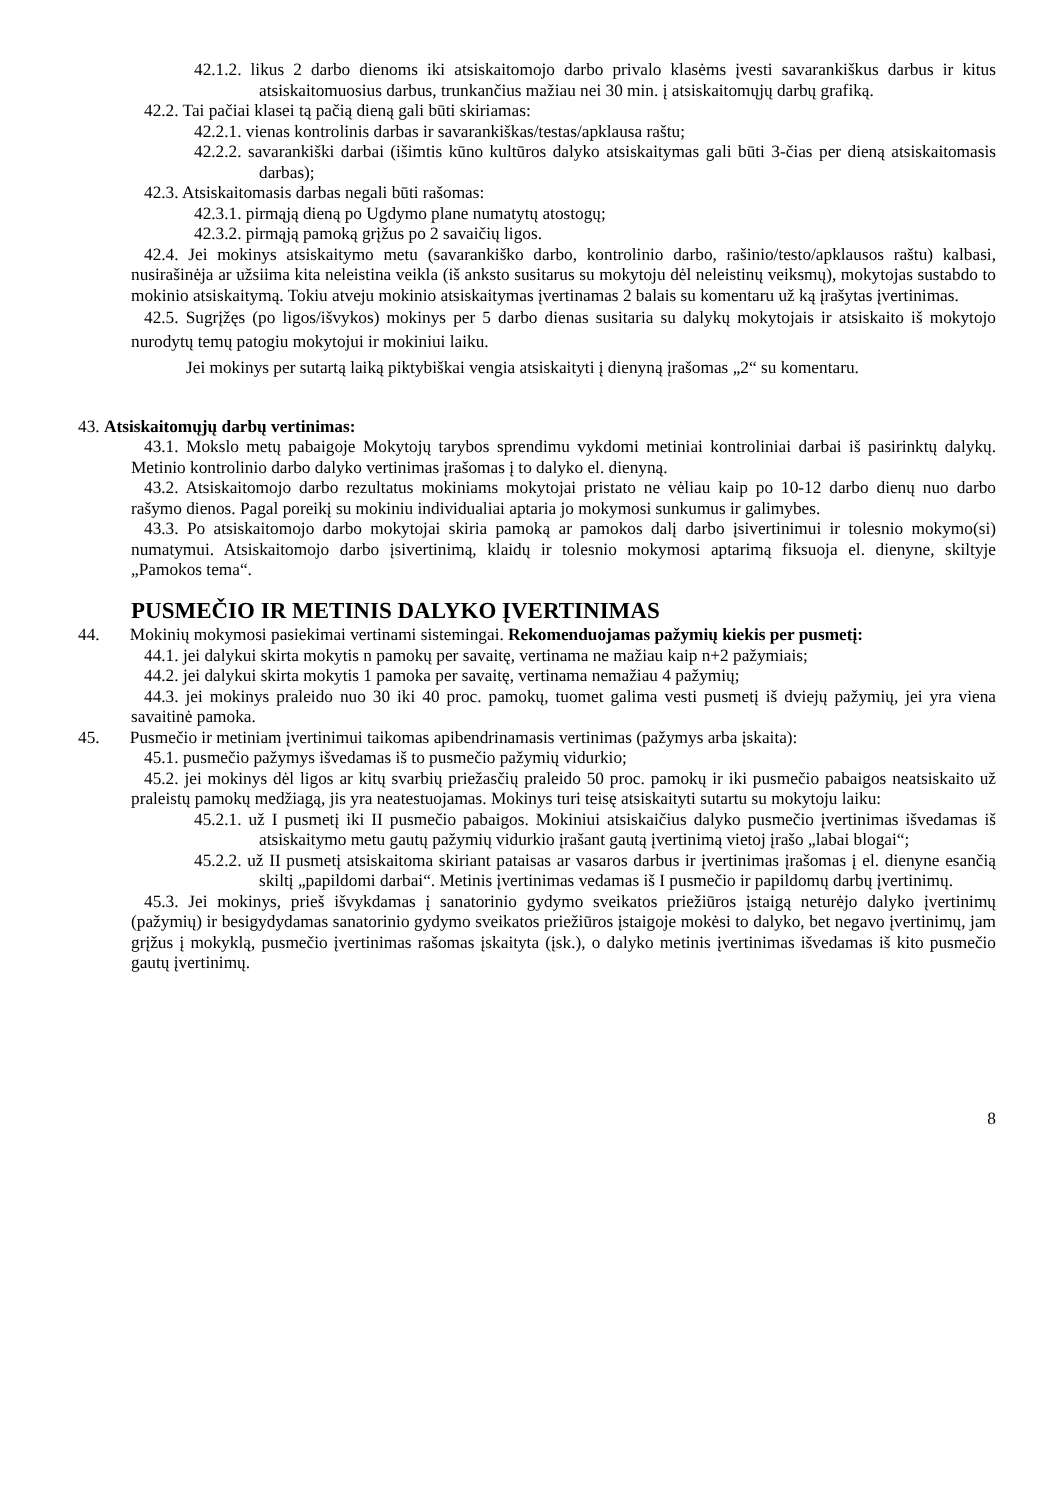42.1.2. likus 2 darbo dienoms iki atsiskaitomojo darbo privalo klasėms įvesti savarankiškus darbus ir kitus atsiskaitomuosius darbus, trunkančius mažiau nei 30 min. į atsiskaitomųjų darbų grafiką.
42.2. Tai pačiai klasei tą pačią dieną gali būti skiriamas:
42.2.1. vienas kontrolinis darbas ir savarankiškas/testas/apklausa raštu;
42.2.2. savarankiški darbai (išimtis kūno kultūros dalyko atsiskaitymas gali būti 3-čias per dieną atsiskaitomasis darbas);
42.3. Atsiskaitomasis darbas negali būti rašomas:
42.3.1. pirmąją dieną po Ugdymo plane numatytų atostogų;
42.3.2. pirmąją pamoką grįžus po 2 savaičių ligos.
42.4. Jei mokinys atsiskaitymo metu (savarankiško darbo, kontrolinio darbo, rašinio/testo/apklausos raštu) kalbasi, nusirašinėja ar užsiima kita neleistina veikla (iš anksto susitarus su mokytoju dėl neleistinų veiksmų), mokytojas sustabdo to mokinio atsiskaitymą. Tokiu atveju mokinio atsiskaitymas įvertinamas 2 balais su komentaru už ką įrašytas įvertinimas.
42.5. Sugrįžęs (po ligos/išvykos) mokinys per 5 darbo dienas susitaria su dalykų mokytojais ir atsiskaito iš mokytojo nurodytų temų patogiu mokytojui ir mokiniui laiku.
Jei mokinys per sutartą laiką piktybiškai vengia atsiskaityti į dienyną įrašomas „2“ su komentaru.
43. Atsiskaitomųjų darbų vertinimas:
43.1. Mokslo metų pabaigoje Mokytojų tarybos sprendimu vykdomi metiniai kontroliniai darbai iš pasirinktų dalykų. Metinio kontrolinio darbo dalyko vertinimas įrašomas į to dalyko el. dienyną.
43.2. Atsiskaitomojo darbo rezultatus mokiniams mokytojai pristato ne vėliau kaip po 10-12 darbo dienų nuo darbo rašymo dienos. Pagal poreikį su mokiniu individualiai aptaria jo mokymosi sunkumus ir galimybes.
43.3. Po atsiskaitomojo darbo mokytojai skiria pamoką ar pamokos dalį darbo įsivertinimui ir tolesnio mokymo(si) numatymui. Atsiskaitomojo darbo įsivertinimą, klaidų ir tolesnio mokymosi aptarimą fiksuoja el. dienyne, skiltyje „Pamokos tema“.
PUSMEČIO IR METINIS DALYKO ĮVERTINIMAS
44. Mokinių mokymosi pasiekimai vertinami sistemingai. Rekomenduojamas pažymių kiekis per pusmetį:
44.1. jei dalykui skirta mokytis n pamokų per savaitę, vertinama ne mažiau kaip n+2 pažymiais;
44.2. jei dalykui skirta mokytis 1 pamoka per savaitę, vertinama nemažiau 4 pažymių;
44.3. jei mokinys praleido nuo 30 iki 40 proc. pamokų, tuomet galima vesti pusmetį iš dviejų pažymių, jei yra viena savaitinė pamoka.
45. Pusmečio ir metiniam įvertinimui taikomas apibendrinamasis vertinimas (pažymys arba įskaita):
45.1. pusmečio pažymys išvedamas iš to pusmečio pažymių vidurkio;
45.2. jei mokinys dėl ligos ar kitų svarbių priežasčių praleido 50 proc. pamokų ir iki pusmečio pabaigos neatsiskaito už praleistų pamokų medžiagą, jis yra neatestuojamas. Mokinys turi teisę atsiskaityti sutartu su mokytoju laiku:
45.2.1. už I pusmetį iki II pusmečio pabaigos. Mokiniui atsiskaičius dalyko pusmečio įvertinimas išvedamas iš atsiskaitymo metu gautų pažymių vidurkio įrašant gautą įvertinimą vietoj įrašo „labai blogai“;
45.2.2. už II pusmetį atsiskaitoma skiriant pataisas ar vasaros darbus ir įvertinimas įrašomas į el. dienyne esančią skiltį „papildomi darbai“. Metinis įvertinimas vedamas iš I pusmečio ir papildomų darbų įvertinimų.
45.3. Jei mokinys, prieš išvykdamas į sanatorinio gydymo sveikatos priežiūros įstaigą neturėjo dalyko įvertinimų (pažymių) ir besigydydamas sanatorinio gydymo sveikatos priežiūros įstaigoje mokėsi to dalyko, bet negavo įvertinimų, jam grįžus į mokyklą, pusmečio įvertinimas rašomas įskaityta (įsk.), o dalyko metinis įvertinimas išvedamas iš kito pusmečio gautų įvertinimų.
8